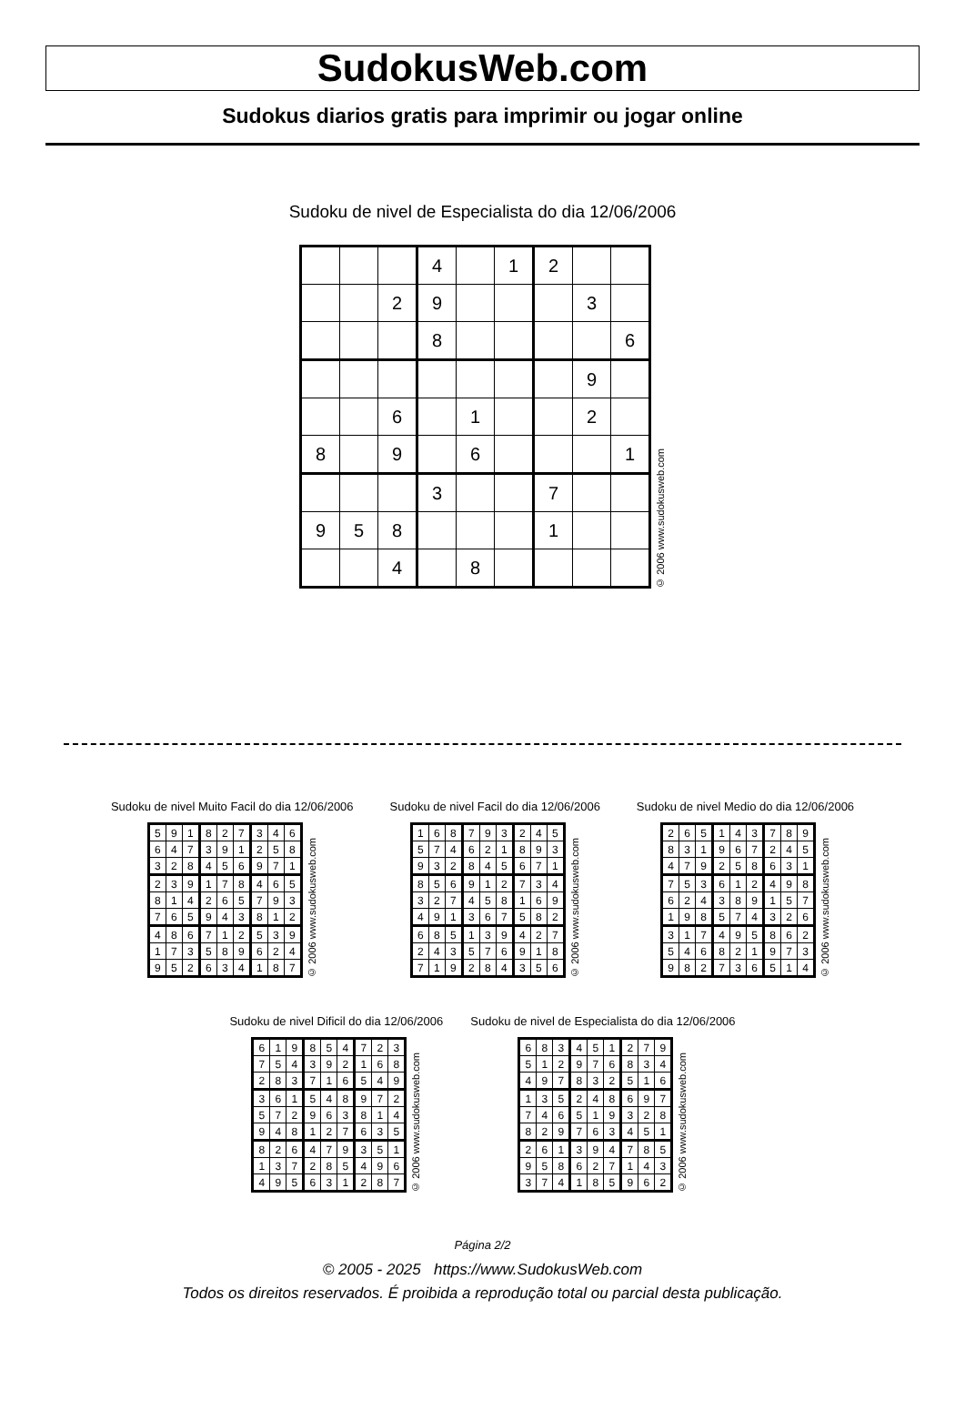SudokusWeb.com
Sudokus diarios gratis para imprimir ou jogar online
Sudoku de nivel de Especialista do dia 12/06/2006
| | | | 4 | | 1 | 2 | | |
| | | 2 | 9 | | | | 3 | |
| | | | 8 | | | | | 6 |
| | | | | | | | 9 | |
| | | 6 | | 1 | | | 2 | |
| 8 | | 9 | | 6 | | | | 1 |
| | | | 3 | | | 7 | | |
| 9 | 5 | 8 | | | | 1 | | |
| | | 4 | | 8 | | | | |
© 2006 www.sudokusweb.com
Sudoku de nivel Muito Facil do dia 12/06/2006
| 5 | 9 | 1 | 8 | 2 | 7 | 3 | 4 | 6 |
| 6 | 4 | 7 | 3 | 9 | 1 | 2 | 5 | 8 |
| 3 | 2 | 8 | 4 | 5 | 6 | 9 | 7 | 1 |
| 2 | 3 | 9 | 1 | 7 | 8 | 4 | 6 | 5 |
| 8 | 1 | 4 | 2 | 6 | 5 | 7 | 9 | 3 |
| 7 | 6 | 5 | 9 | 4 | 3 | 8 | 1 | 2 |
| 4 | 8 | 6 | 7 | 1 | 2 | 5 | 3 | 9 |
| 1 | 7 | 3 | 5 | 8 | 9 | 6 | 2 | 4 |
| 9 | 5 | 2 | 6 | 3 | 4 | 1 | 8 | 7 |
© 2006 www.sudokusweb.com
Sudoku de nivel Facil do dia 12/06/2006
| 1 | 6 | 8 | 7 | 9 | 3 | 2 | 4 | 5 |
| 5 | 7 | 4 | 6 | 2 | 1 | 8 | 9 | 3 |
| 9 | 3 | 2 | 8 | 4 | 5 | 6 | 7 | 1 |
| 8 | 5 | 6 | 9 | 1 | 2 | 7 | 3 | 4 |
| 3 | 2 | 7 | 4 | 5 | 8 | 1 | 6 | 9 |
| 4 | 9 | 1 | 3 | 6 | 7 | 5 | 8 | 2 |
| 6 | 8 | 5 | 1 | 3 | 9 | 4 | 2 | 7 |
| 2 | 4 | 3 | 5 | 7 | 6 | 9 | 1 | 8 |
| 7 | 1 | 9 | 2 | 8 | 4 | 3 | 5 | 6 |
© 2006 www.sudokusweb.com
Sudoku de nivel Medio do dia 12/06/2006
| 2 | 6 | 5 | 1 | 4 | 3 | 7 | 8 | 9 |
| 8 | 3 | 1 | 9 | 6 | 7 | 2 | 4 | 5 |
| 4 | 7 | 9 | 2 | 5 | 8 | 6 | 3 | 1 |
| 7 | 5 | 3 | 6 | 1 | 2 | 4 | 9 | 8 |
| 6 | 2 | 4 | 3 | 8 | 9 | 1 | 5 | 7 |
| 1 | 9 | 8 | 5 | 7 | 4 | 3 | 2 | 6 |
| 3 | 1 | 7 | 4 | 9 | 5 | 8 | 6 | 2 |
| 5 | 4 | 6 | 8 | 2 | 1 | 9 | 7 | 3 |
| 9 | 8 | 2 | 7 | 3 | 6 | 5 | 1 | 4 |
© 2006 www.sudokusweb.com
Sudoku de nivel Dificil do dia 12/06/2006
| 6 | 1 | 9 | 8 | 5 | 4 | 7 | 2 | 3 |
| 7 | 5 | 4 | 3 | 9 | 2 | 1 | 6 | 8 |
| 2 | 8 | 3 | 7 | 1 | 6 | 5 | 4 | 9 |
| 3 | 6 | 1 | 5 | 4 | 8 | 9 | 7 | 2 |
| 5 | 7 | 2 | 9 | 6 | 3 | 8 | 1 | 4 |
| 9 | 4 | 8 | 1 | 2 | 7 | 6 | 3 | 5 |
| 8 | 2 | 6 | 4 | 7 | 9 | 3 | 5 | 1 |
| 1 | 3 | 7 | 2 | 8 | 5 | 4 | 9 | 6 |
| 4 | 9 | 5 | 6 | 3 | 1 | 2 | 8 | 7 |
© 2006 www.sudokusweb.com
Sudoku de nivel de Especialista do dia 12/06/2006
| 6 | 8 | 3 | 4 | 5 | 1 | 2 | 7 | 9 |
| 5 | 1 | 2 | 9 | 7 | 6 | 8 | 3 | 4 |
| 4 | 9 | 7 | 8 | 3 | 2 | 5 | 1 | 6 |
| 1 | 3 | 5 | 2 | 4 | 8 | 6 | 9 | 7 |
| 7 | 4 | 6 | 5 | 1 | 9 | 3 | 2 | 8 |
| 8 | 2 | 9 | 7 | 6 | 3 | 4 | 5 | 1 |
| 2 | 6 | 1 | 3 | 9 | 4 | 7 | 8 | 5 |
| 9 | 5 | 8 | 6 | 2 | 7 | 1 | 4 | 3 |
| 3 | 7 | 4 | 1 | 8 | 5 | 9 | 6 | 2 |
© 2006 www.sudokusweb.com
Página 2/2
© 2005 - 2025 https://www.SudokusWeb.com
Todos os direitos reservados. É proibida a reprodução total ou parcial desta publicação.